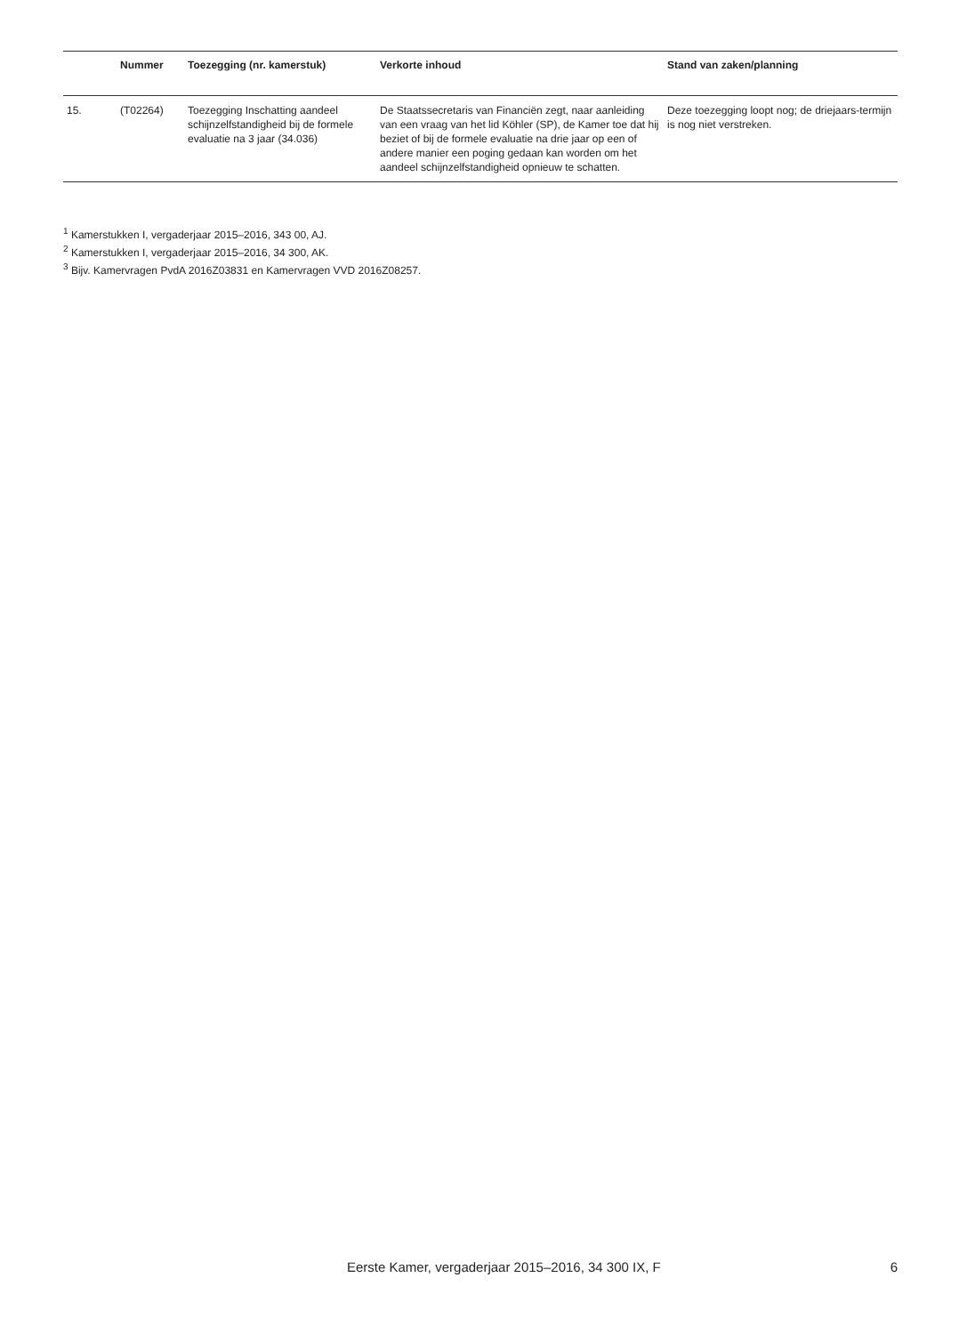| | Nummer | Toezegging (nr. kamerstuk) | Verkorte inhoud | Stand van zaken/planning |
| --- | --- | --- | --- | --- |
| 15. | (T02264) | Toezegging Inschatting aandeel schijnzelfstandigheid bij de formele evaluatie na 3 jaar (34.036) | De Staatssecretaris van Financiën zegt, naar aanleiding van een vraag van het lid Köhler (SP), de Kamer toe dat hij beziet of bij de formele evaluatie na drie jaar op een of andere manier een poging gedaan kan worden om het aandeel schijnzelfstandigheid opnieuw te schatten. | Deze toezegging loopt nog; de driejaars-termijn is nog niet verstreken. |
<sup>1</sup> Kamerstukken I, vergaderjaar 2015–2016, 343 00, AJ.
<sup>2</sup> Kamerstukken I, vergaderjaar 2015–2016, 34 300, AK.
<sup>3</sup> Bijv. Kamervragen PvdA 2016Z03831 en Kamervragen VVD 2016Z08257.
Eerste Kamer, vergaderjaar 2015–2016, 34 300 IX, F 6